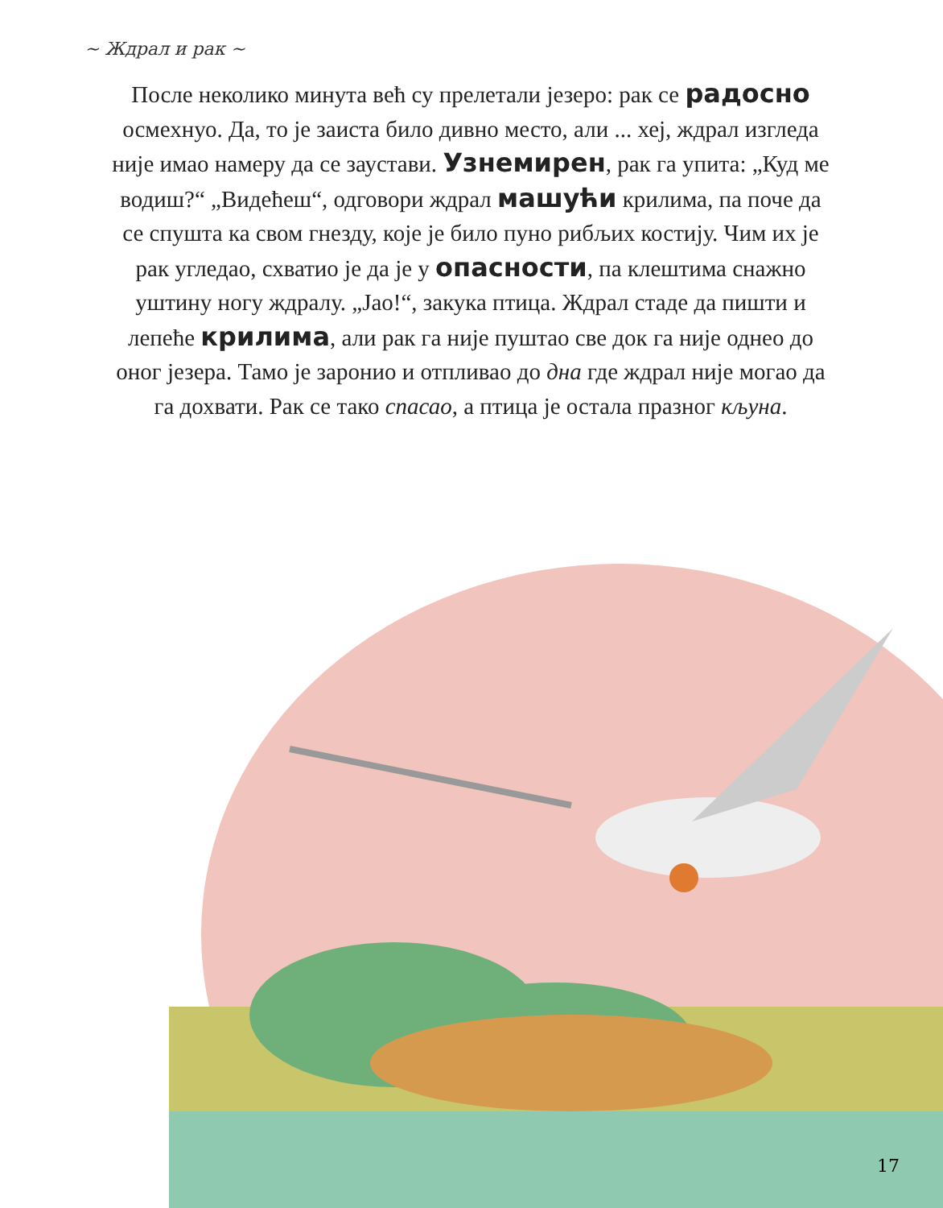~ Ждрал и рак ~
После неколико минута већ су прелетали језеро: рак се радосно осмехнуо. Да, то је заиста било дивно место, али ... хеј, ждрал изгледа није имао намеру да се заустави. Узнемирен, рак га упита: „Куд ме водиш?“ „Видећеш“, одговори ждрал машући крилима, па поче да се спушта ка свом гнезду, које је било пуно рибљих костију. Чим их је рак угледао, схватио је да је у опасности, па клештима снажно уштину ногу ждралу. „Јао!“, закука птица. Ждрал стаде да пишти и лепеће крилима, али рак га није пуштао све док га није однео до оног језера. Тамо је заронио и отпливао до дна где ждрал није могао да га дохвати. Рак се тако спасао, а птица је остала празног кљуна.
17